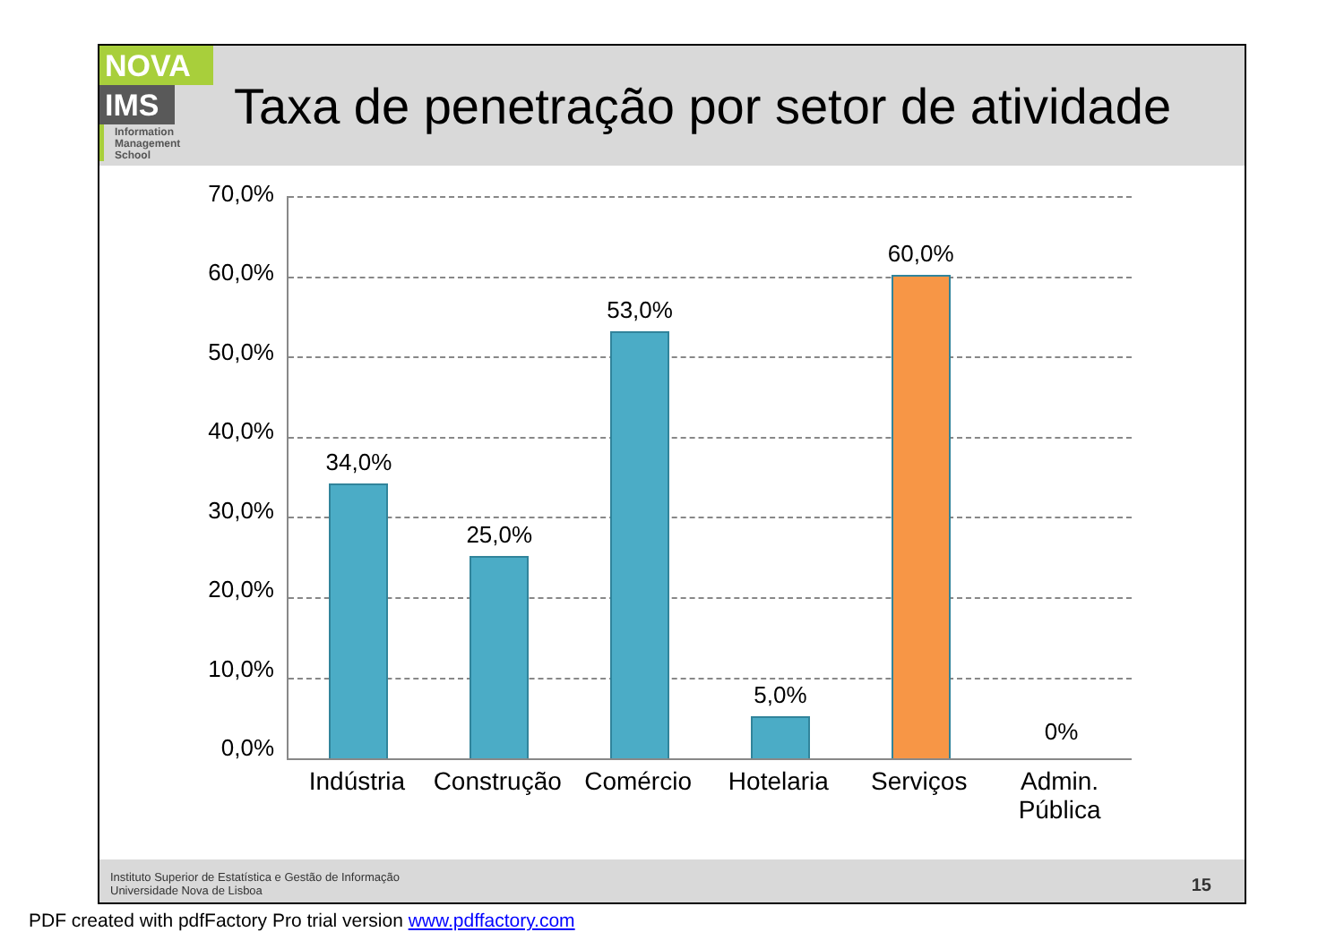NOVA
IMS
Information
Management
School
Taxa de penetração por setor de atividade
70,0%
60,0%
50,0%
40,0%
30,0%
20,0%
10,0%
0,0%
34,0% 25,0% 53,0% 5,0% 60,0% 0%
Indústria Construção Comércio Hotelaria Serviços Admin.
Pública
Instituto Superior de Estatística e Gestão de Informação
Universidade Nova de Lisboa
15
PDF created with pdfFactory Pro trial version www.pdffactory.com